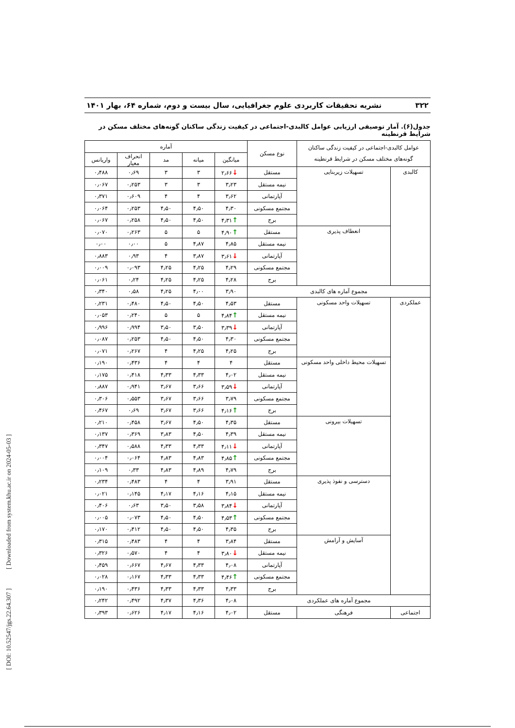۳۲۲ نشریه تحقیقات کاربردی علوم جغرافیایی، سال بیست و دوم، شماره ۶۴، بهار ۱۴۰۱
جدول(۶). آمار توصیفی ارزیابی عوامل کالبدی-اجتماعی در کیفیت زندگی ساکنان گونه‌های مختلف مسکن در شرایط قرنطینه
| عوامل کالبدی-اجتماعی در کیفیت زندگی ساکنان گونه‌های مختلف مسکن در شرایط قرنطینه | | نوع مسکن | آماره | | | | |
| --- | --- | --- | --- | --- | --- | --- | --- |
| | | | میانگین | میانه | مد | انحراف معیار | واریانس |
| کالبدی | تسهیلات زیربنایی | مستقل | ↓ ۲٫۶۶ | ۳ | ۳ | ۰٫۶۹ | ۰٫۴۸۸ |
| | | نیمه مستقل | ۳٫۲۳ | ۳ | ۳ | ۰٫۲۵۳ | ۰٫۰۶۷ |
| | | آپارتمانی | ۳٫۶۲ | ۴ | ۴ | ۰٫۶۰۹ | ۰٫۳۷۱ |
| | | مجتمع مسکونی | ۴٫۳۰ | ۴٫۵۰ | ۴٫۵۰ | ۰٫۲۵۳ | ۰٫۰۶۴ |
| | | برج | ↑ ۴٫۳۱ | ۴٫۵۰ | ۴٫۵۰ | ۰٫۲۵۸ | ۰٫۰۶۷ |
| | انعطاف پذیری | مستقل | ↑ ۴٫۹۰ | ۵ | ۵ | ۰٫۲۶۳ | ۰٫۰۷۰ |
| | | نیمه مستقل | ۴٫۸۵ | ۴٫۸۷ | ۵ | ۰٫۰۰ | ۰٫۰۰ |
| | | آپارتمانی | ↓ ۳٫۶۱ | ۳٫۸۷ | ۴ | ۰٫۹۳ | ۰٫۸۸۳ |
| | | مجتمع مسکونی | ۴٫۲۹ | ۴٫۲۵ | ۴٫۲۵ | ۰٫۰۹۳ | ۰٫۰۰۹ |
| | | برج | ۴٫۲۸ | ۴٫۲۵ | ۴٫۲۵ | ۰٫۲۴ | ۰٫۰۶۱ |
| مجموع آماره های کالبدی | | | ۳٫۹۰ | ۴٫۰۰ | ۴٫۲۵ | ۰٫۵۸ | ۰٫۳۴۰ |
| عملکردی | تسهیلات واحد مسکونی | مستقل | ۴٫۵۳ | ۴٫۵۰ | ۴٫۵۰ | ۰٫۴۸۰ | ۰٫۲۳۱ |
| | | نیمه مستقل | ↑ ۴٫۸۴ | ۵ | ۵ | ۰٫۲۴۰ | ۰٫۰۵۳ |
| | | آپارتمانی | ↓ ۳٫۳۹ | ۳٫۵۰ | ۳٫۵۰ | ۰٫۹۹۴ | ۰٫۹۹۶ |
| | | مجتمع مسکونی | ۴٫۳۰ | ۴٫۵۰ | ۴٫۵۰ | ۰٫۲۵۳ | ۰٫۰۸۷ |
| | | برج | ۴٫۲۵ | ۴٫۲۵ | ۴ | ۰٫۲۶۷ | ۰٫۰۷۱ |
| | تسهیلات محیط داخلی واحد مسکونی | مستقل | ۴ | ۴ | ۴ | ۰٫۴۳۶ | ۰٫۱۹۰ |
| | | نیمه مستقل | ۴٫۰۲ | ۴٫۳۳ | ۴٫۳۳ | ۰٫۴۱۸ | ۰٫۱۷۵ |
| | | آپارتمانی | ↓ ۳٫۵۹ | ۳٫۶۶ | ۳٫۶۷ | ۰٫۹۴۱ | ۰٫۸۸۷ |
| | | مجتمع مسکونی | ۳٫۷۹ | ۳٫۶۶ | ۳٫۶۷ | ۰٫۵۵۳ | ۰٫۳۰۶ |
| | | برج | ↑ ۴٫۱۶ | ۳٫۶۶ | ۳٫۶۷ | ۰٫۶۹ | ۰٫۴۶۷ |
| | تسهیلات بیرونی | مستقل | ۴٫۳۵ | ۴٫۵۰ | ۳٫۶۷ | ۰٫۴۵۸ | ۰٫۲۱۰ |
| | | نیمه مستقل | ۴٫۳۹ | ۴٫۵۰ | ۳٫۸۳ | ۰٫۳۶۹ | ۰٫۱۳۷ |
| | | آپارتمانی | ↓ ۴٫۱۱ | ۴٫۳۳ | ۴٫۳۳ | ۰٫۵۸۸ | ۰٫۳۴۷ |
| | | مجتمع مسکونی | ↑ ۴٫۸۵ | ۴٫۸۳ | ۴٫۸۳ | ۰٫۰۶۴ | ۰٫۰۰۴ |
| | | برج | ۴٫۷۹ | ۴٫۸۹ | ۴٫۸۳ | ۰٫۳۳ | ۰٫۱۰۹ |
| | دسترسی و نفوذ پذیری | مستقل | ۳٫۹۱ | ۴ | ۴ | ۰٫۴۸۳ | ۰٫۲۳۴ |
| | | نیمه مستقل | ۴٫۱۵ | ۴٫۱۶ | ۴٫۱۷ | ۰٫۱۴۵ | ۰٫۰۲۱ |
| | | آپارتمانی | ↓ ۳٫۸۴ | ۳٫۵۸ | ۳٫۵۰ | ۰٫۶۳ | ۰٫۴۰۶ |
| | | مجتمع مسکونی | ↑ ۴٫۵۳ | ۴٫۵۰ | ۴٫۵۰ | ۰٫۰۷۳ | ۰٫۰۰۵ |
| | | برج | ۴٫۳۵ | ۴٫۵۰ | ۴٫۵۰ | ۰٫۴۱۲ | ۰٫۱۷۰ |
| | آسایش و آرامش | مستقل | ۳٫۸۴ | ۴ | ۴ | ۰٫۴۸۳ | ۰٫۳۱۵ |
| | | نیمه مستقل | ↓ ۳٫۸۰ | ۴ | ۴ | ۰٫۵۷۰ | ۰٫۳۲۶ |
| | | آپارتمانی | ۴٫۰۸ | ۴٫۳۳ | ۴٫۶۷ | ۰٫۶۶۷ | ۰٫۴۵۹ |
| | | مجتمع مسکونی | ↑ ۴٫۴۶ | ۴٫۳۳ | ۴٫۳۳ | ۰٫۱۶۷ | ۰٫۰۲۸ |
| | | برج | ۴٫۳۳ | ۴٫۳۳ | ۴٫۳۳ | ۰٫۴۳۶ | ۰٫۱۹۰ |
| مجموع آماره های عملکردی | | | ۴٫۰۸ | ۴٫۳۶ | ۴٫۳۷ | ۰٫۴۹۲ | ۰٫۲۴۲ |
| اجتماعی | فرهنگی | مستقل | ۴٫۰۲ | ۴٫۱۶ | ۴٫۱۷ | ۰٫۶۲۶ | ۰٫۳۹۳ |
[ DOI: 10.52547/jgs.22.64.307 ] [ Downloaded from system.khu.ac.ir on 2024-05-03 ]